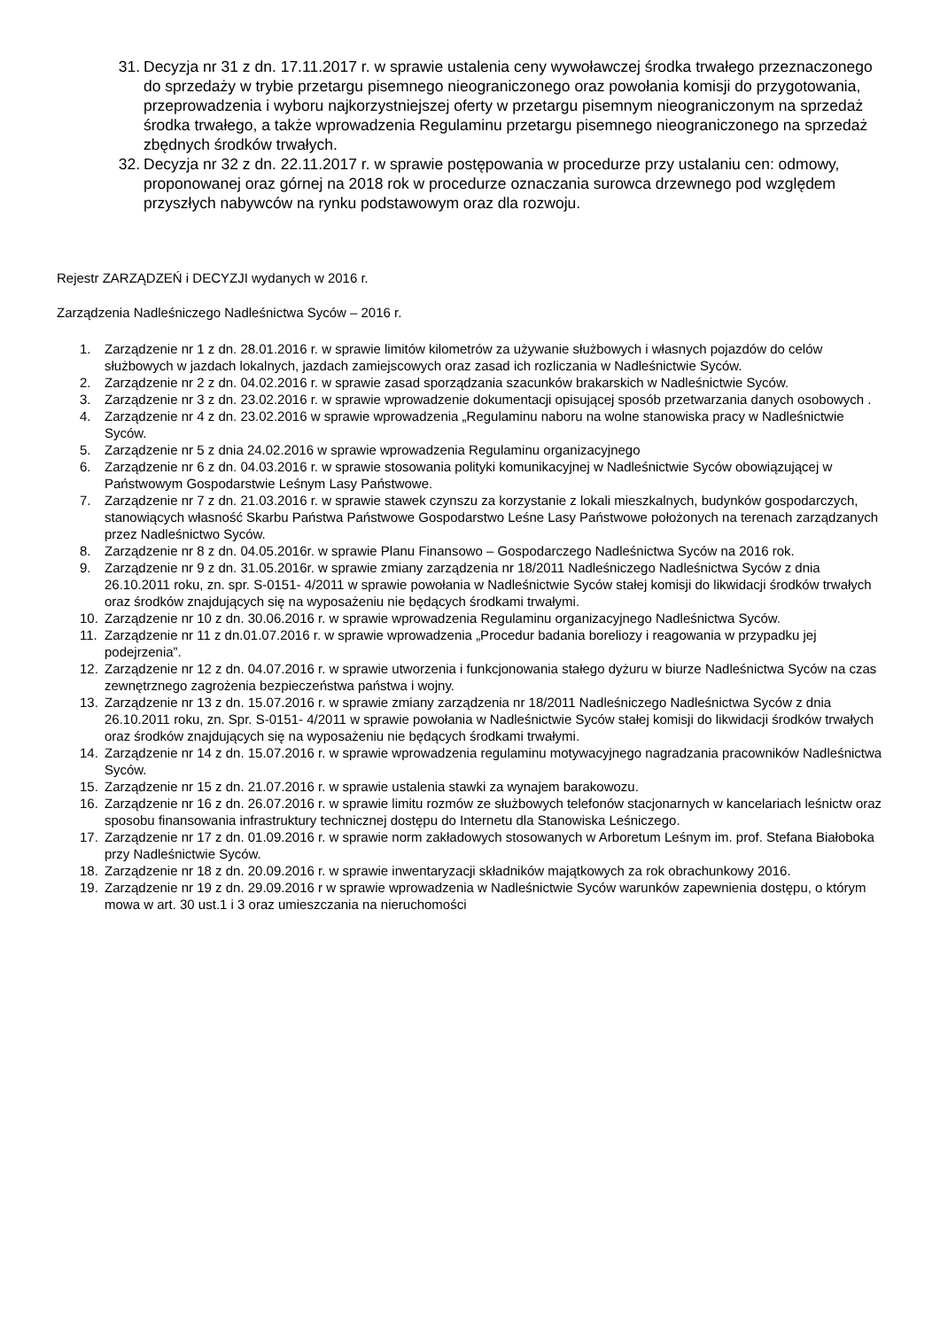31. Decyzja nr 31 z dn. 17.11.2017 r. w sprawie ustalenia ceny wywoławczej środka trwałego przeznaczonego do sprzedaży w trybie przetargu pisemnego nieograniczonego oraz powołania komisji do przygotowania, przeprowadzenia i wyboru najkorzystniejszej oferty w przetargu pisemnym nieograniczonym na sprzedaż środka trwałego, a także wprowadzenia Regulaminu przetargu pisemnego nieograniczonego na sprzedaż zbędnych środków trwałych.
32. Decyzja nr 32 z dn. 22.11.2017 r. w sprawie postępowania w procedurze przy ustalaniu cen: odmowy, proponowanej oraz górnej na 2018 rok w procedurze oznaczania surowca drzewnego pod względem przyszłych nabywców na rynku podstawowym oraz dla rozwoju.
Rejestr ZARZĄDZEŃ i DECYZJI wydanych w 2016 r.
Zarządzenia Nadleśniczego Nadleśnictwa Syców – 2016 r.
1. Zarządzenie nr 1 z dn. 28.01.2016 r. w sprawie limitów kilometrów za używanie służbowych i własnych pojazdów do celów służbowych w jazdach lokalnych, jazdach zamiejscowych oraz zasad ich rozliczania w Nadleśnictwie Syców.
2. Zarządzenie nr 2 z dn. 04.02.2016 r. w sprawie zasad sporządzania szacunków brakarskich w Nadleśnictwie Syców.
3. Zarządzenie nr 3 z dn. 23.02.2016 r. w sprawie wprowadzenie dokumentacji opisującej sposób przetwarzania danych osobowych .
4. Zarządzenie nr 4 z dn. 23.02.2016 w sprawie wprowadzenia „Regulaminu naboru na wolne stanowiska pracy w Nadleśnictwie Syców.
5. Zarządzenie nr 5 z dnia 24.02.2016 w sprawie wprowadzenia Regulaminu organizacyjnego
6. Zarządzenie nr 6 z dn. 04.03.2016 r. w sprawie stosowania polityki komunikacyjnej w Nadleśnictwie Syców obowiązującej w Państwowym Gospodarstwie Leśnym Lasy Państwowe.
7. Zarządzenie nr 7 z dn. 21.03.2016 r. w sprawie stawek czynszu za korzystanie z lokali mieszkalnych, budynków gospodarczych, stanowiących własność Skarbu Państwa Państwowe Gospodarstwo Leśne Lasy Państwowe położonych na terenach zarządzanych przez Nadleśnictwo Syców.
8. Zarządzenie nr 8 z dn. 04.05.2016r. w sprawie Planu Finansowo – Gospodarczego Nadleśnictwa Syców na 2016 rok.
9. Zarządzenie nr 9 z dn. 31.05.2016r. w sprawie zmiany zarządzenia nr 18/2011 Nadleśniczego Nadleśnictwa Syców z dnia 26.10.2011 roku, zn. spr. S-0151- 4/2011 w sprawie powołania w Nadleśnictwie Syców stałej komisji do likwidacji środków trwałych oraz środków znajdujących się na wyposażeniu nie będących środkami trwałymi.
10. Zarządzenie nr 10 z dn. 30.06.2016 r. w sprawie wprowadzenia Regulaminu organizacyjnego Nadleśnictwa Syców.
11. Zarządzenie nr 11 z dn.01.07.2016 r. w sprawie wprowadzenia „Procedur badania boreliozy i reagowania w przypadku jej podejrzenia”.
12. Zarządzenie nr 12 z dn. 04.07.2016 r. w sprawie utworzenia i funkcjonowania stałego dyżuru w biurze Nadleśnictwa Syców na czas zewnętrznego zagrożenia bezpieczeństwa państwa i wojny.
13. Zarządzenie nr 13 z dn. 15.07.2016 r. w sprawie zmiany zarządzenia nr 18/2011 Nadleśniczego Nadleśnictwa Syców z dnia 26.10.2011 roku, zn. Spr. S-0151- 4/2011 w sprawie powołania w Nadleśnictwie Syców stałej komisji do likwidacji środków trwałych oraz środków znajdujących się na wyposażeniu nie będących środkami trwałymi.
14. Zarządzenie nr 14 z dn. 15.07.2016 r. w sprawie wprowadzenia regulaminu motywacyjnego nagradzania pracowników Nadleśnictwa Syców.
15. Zarządzenie nr 15 z dn. 21.07.2016 r. w sprawie ustalenia stawki za wynajem barakowozu.
16. Zarządzenie nr 16 z dn. 26.07.2016 r. w sprawie limitu rozmów ze służbowych telefonów stacjonarnych w kancelariach leśnictw oraz sposobu finansowania infrastruktury technicznej dostępu do Internetu dla Stanowiska Leśniczego.
17. Zarządzenie nr 17 z dn. 01.09.2016 r. w sprawie norm zakładowych stosowanych w Arboretum Leśnym im. prof. Stefana Białoboka przy Nadleśnictwie Syców.
18. Zarządzenie nr 18 z dn. 20.09.2016 r. w sprawie inwentaryzacji składników majątkowych za rok obrachunkowy 2016.
19. Zarządzenie nr 19 z dn. 29.09.2016 r w sprawie wprowadzenia w Nadleśnictwie Syców warunków zapewnienia dostępu, o którym mowa w art. 30 ust.1 i 3 oraz umieszczania na nieruchomości